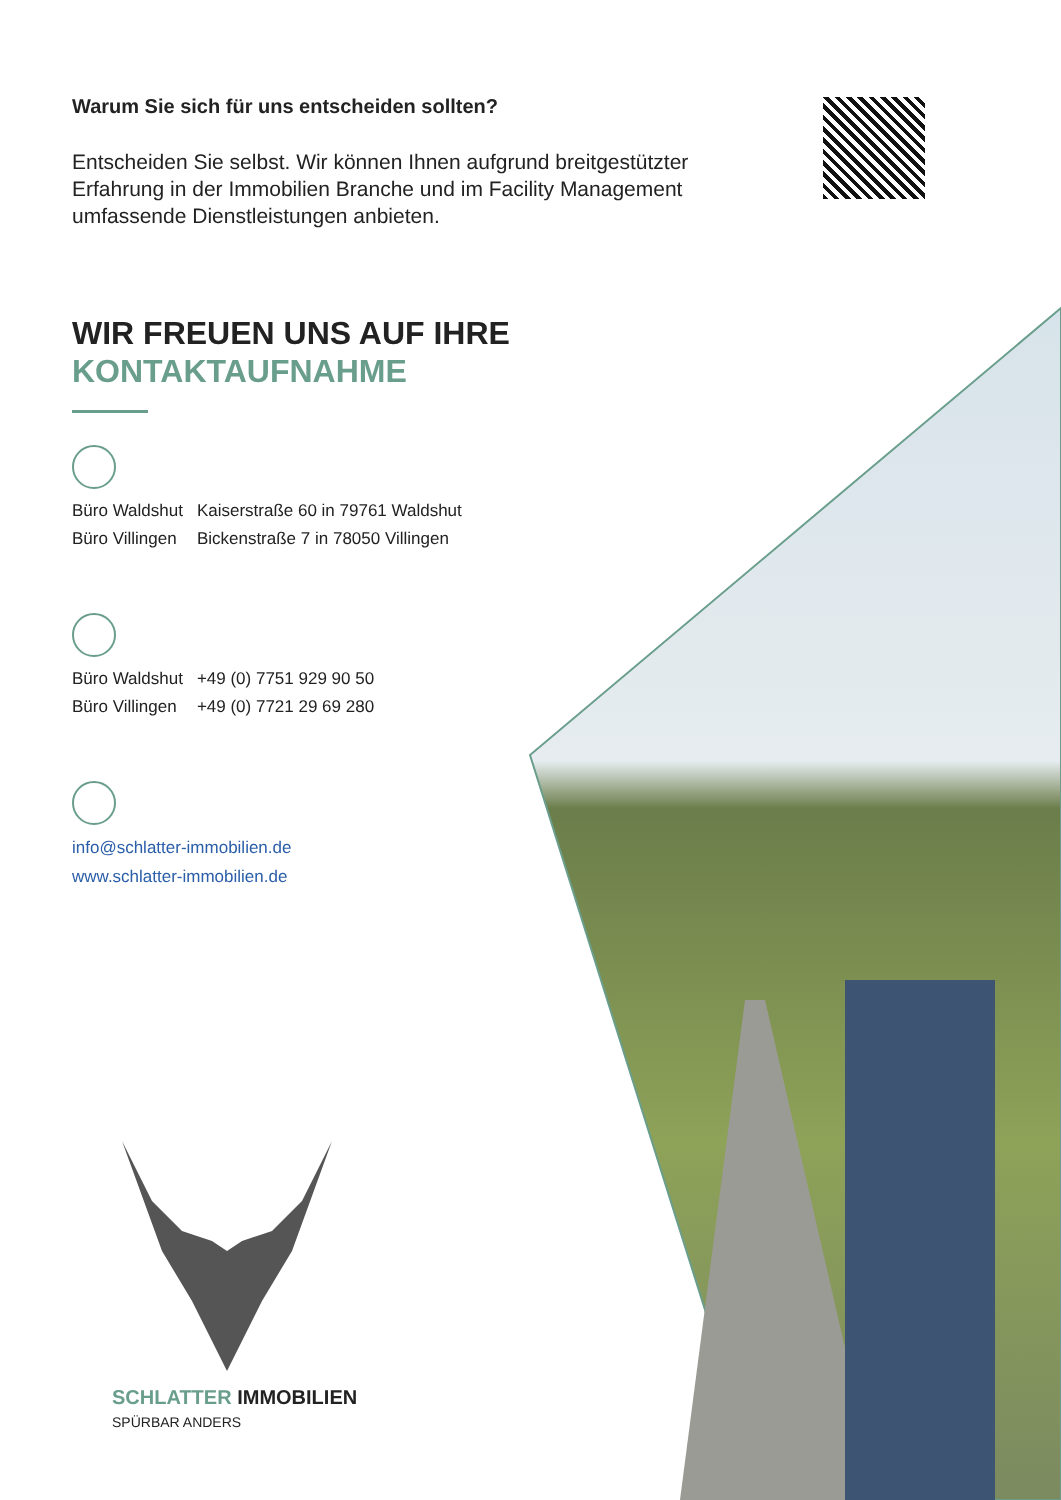Warum Sie sich für uns entscheiden sollten?
Entscheiden Sie selbst. Wir können Ihnen aufgrund breitgestützter Erfahrung in der Immobilien Branche und im Facility Management umfassende Dienstleistungen anbieten.
WIR FREUEN UNS AUF IHRE
KONTAKTAUFNAHME
| Büro Waldshut | Kaiserstraße 60 in 79761 Waldshut |
| Büro Villingen | Bickenstraße 7 in 78050 Villingen |
| Büro Waldshut | +49 (0) 7751 929 90 50 |
| Büro Villingen | +49 (0) 7721 29 69 280 |
info@schlatter-immobilien.de
www.schlatter-immobilien.de
SCHLATTER IMMOBILIEN
SPÜRBAR ANDERS